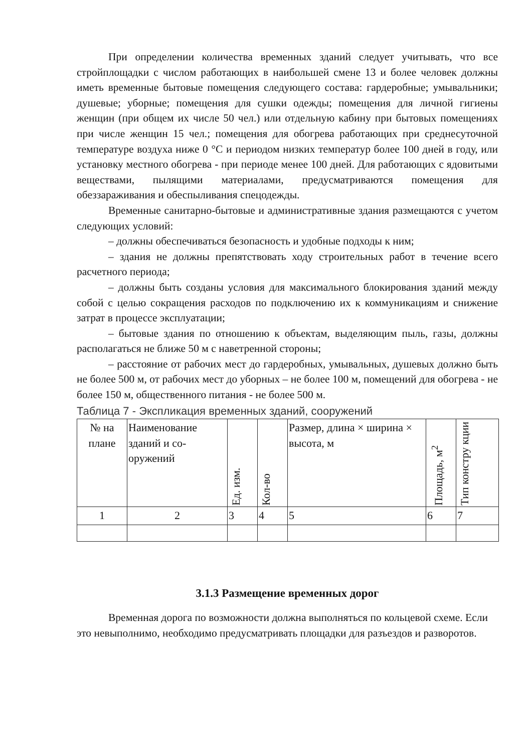При определении количества временных зданий следует учитывать, что все стройплощадки с числом работающих в наибольшей смене 13 и более человек должны иметь временные бытовые помещения следующего состава: гардеробные; умывальники; душевые; уборные; помещения для сушки одежды; помещения для личной гигиены женщин (при общем их числе 50 чел.) или отдельную кабину при бытовых помещениях при числе женщин 15 чел.; помещения для обогрева работающих при среднесуточной температуре воздуха ниже 0 °С и периодом низких температур более 100 дней в году, или установку местного обогрева - при периоде менее 100 дней. Для работающих с ядовитыми веществами, пылящими материалами, предусматриваются помещения для обеззараживания и обеспыливания спецодежды.
Временные санитарно-бытовые и административные здания размещаются с учетом следующих условий:
– должны обеспечиваться безопасность и удобные подходы к ним;
– здания не должны препятствовать ходу строительных работ в течение всего расчетного периода;
– должны быть созданы условия для максимального блокирования зданий между собой с целью сокращения расходов по подключению их к коммуникациям и снижение затрат в процессе эксплуатации;
– бытовые здания по отношению к объектам, выделяющим пыль, газы, должны располагаться не ближе 50 м с наветренной стороны;
– расстояние от рабочих мест до гардеробных, умывальных, душевых должно быть не более 500 м, от рабочих мест до уборных – не более 100 м, помещений для обогрева - не более 150 м, общественного питания - не более 500 м.
Таблица 7 - Экспликация временных зданий, сооружений
| № на плане | Наименование зданий и со-оружений | Ед. изм. | Кол-во | Размер, длина × ширина × высота, м | Площадь, м<sup>2</sup> | Тип констру кции |
| 1 | 2 | 3 | 4 | 5 | 6 | 7 |
3.1.3 Размещение временных дорог
Временная дорога по возможности должна выполняться по кольцевой схеме. Если это невыполнимо, необходимо предусматривать площадки для разъездов и разворотов.